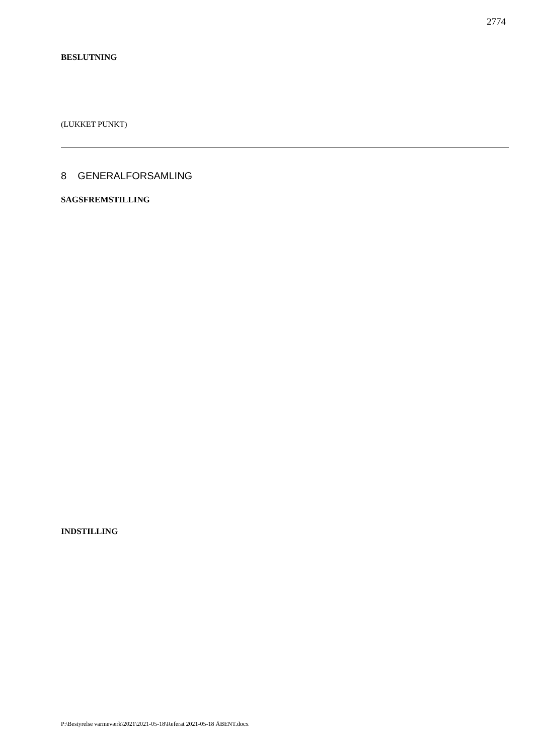2774
BESLUTNING
(LUKKET PUNKT)
8 GENERALFORSAMLING
SAGSFREMSTILLING
INDSTILLING
P:\Bestyrelse varmeværk\2021\2021-05-18\Referat 2021-05-18 ÅBENT.docx